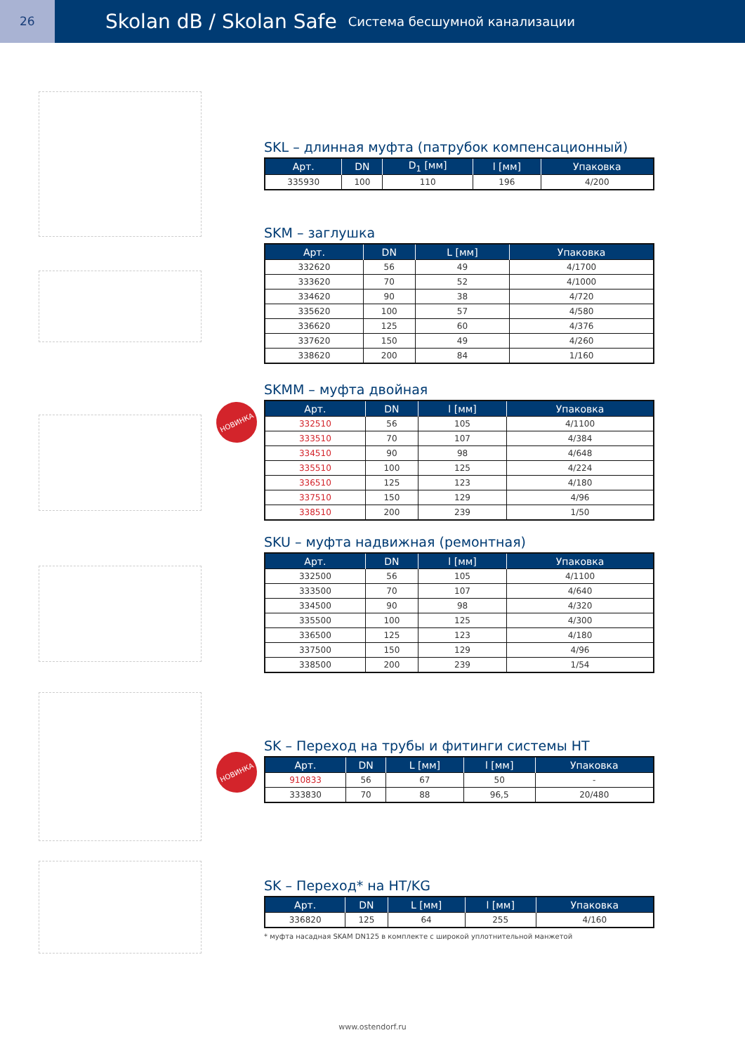26
Skolan dB / Skolan Safe
Система бесшумной канализации
НОВИНКА
НОВИНКА
SKL – длинная муфта (патрубок компенсационный)
| Арт. | DN | D<sub>1</sub> [мм] | l [мм] | Упаковка |
| --- | --- | --- | --- | --- |
| 335930 | 100 | 110 | 196 | 4/200 |
SKM – заглушка
| Арт. | DN | L [мм] | Упаковка |
| --- | --- | --- | --- |
| 332620 | 56 | 49 | 4/1700 |
| 333620 | 70 | 52 | 4/1000 |
| 334620 | 90 | 38 | 4/720 |
| 335620 | 100 | 57 | 4/580 |
| 336620 | 125 | 60 | 4/376 |
| 337620 | 150 | 49 | 4/260 |
| 338620 | 200 | 84 | 1/160 |
SKMM – муфта двойная
| Арт. | DN | l [мм] | Упаковка |
| --- | --- | --- | --- |
| 332510 | 56 | 105 | 4/1100 |
| 333510 | 70 | 107 | 4/384 |
| 334510 | 90 | 98 | 4/648 |
| 335510 | 100 | 125 | 4/224 |
| 336510 | 125 | 123 | 4/180 |
| 337510 | 150 | 129 | 4/96 |
| 338510 | 200 | 239 | 1/50 |
SKU – муфта надвижная (ремонтная)
| Арт. | DN | l [мм] | Упаковка |
| --- | --- | --- | --- |
| 332500 | 56 | 105 | 4/1100 |
| 333500 | 70 | 107 | 4/640 |
| 334500 | 90 | 98 | 4/320 |
| 335500 | 100 | 125 | 4/300 |
| 336500 | 125 | 123 | 4/180 |
| 337500 | 150 | 129 | 4/96 |
| 338500 | 200 | 239 | 1/54 |
SK – Переход на трубы и фитинги системы HT
| Арт. | DN | L [мм] | l [мм] | Упаковка |
| --- | --- | --- | --- | --- |
| 910833 | 56 | 67 | 50 | - |
| 333830 | 70 | 88 | 96,5 | 20/480 |
SK – Переход* на HT/KG
| Арт. | DN | L [мм] | l [мм] | Упаковка |
| --- | --- | --- | --- | --- |
| 336820 | 125 | 64 | 255 | 4/160 |
* муфта насадная SKAM DN125 в комплекте с широкой уплотнительной манжетой
www.ostendorf.ru